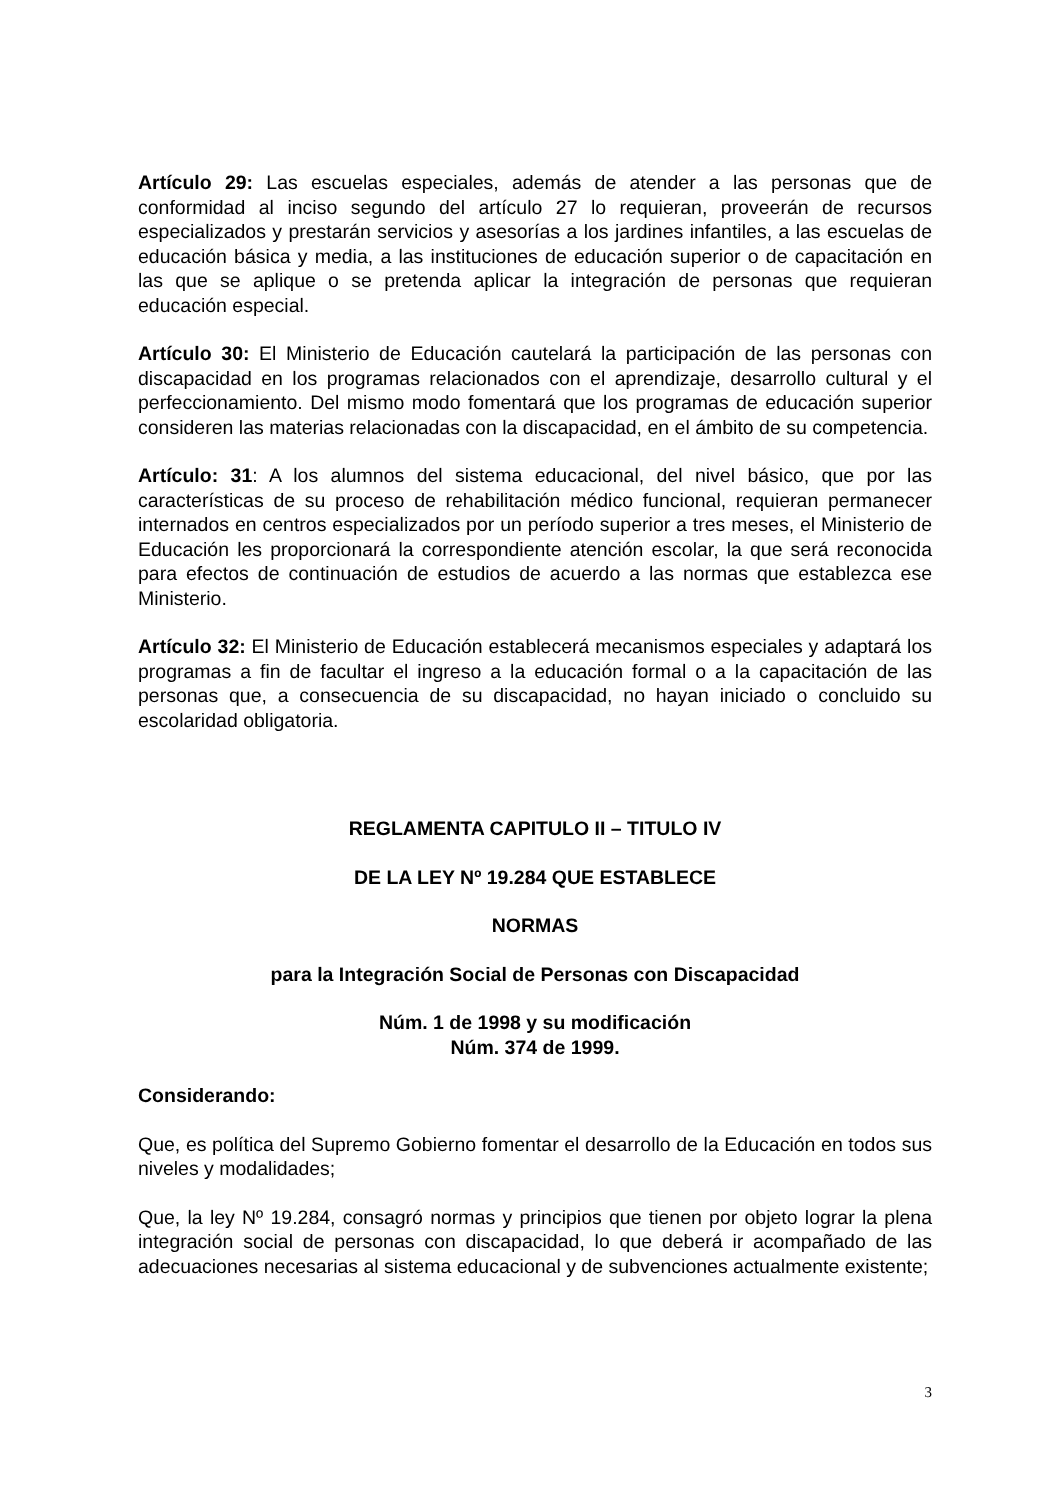Artículo 29: Las escuelas especiales, además de atender a las personas que de conformidad al inciso segundo del artículo 27 lo requieran, proveerán de recursos especializados y prestarán servicios y asesorías a los jardines infantiles, a las escuelas de educación básica y media, a las instituciones de educación superior o de capacitación en las que se aplique o se pretenda aplicar la integración de personas que requieran educación especial.
Artículo 30: El Ministerio de Educación cautelará la participación de las personas con discapacidad en los programas relacionados con el aprendizaje, desarrollo cultural y el perfeccionamiento. Del mismo modo fomentará que los programas de educación superior consideren las materias relacionadas con la discapacidad, en el ámbito de su competencia.
Artículo: 31: A los alumnos del sistema educacional, del nivel básico, que por las características de su proceso de rehabilitación médico funcional, requieran permanecer internados en centros especializados por un período superior a tres meses, el Ministerio de Educación les proporcionará la correspondiente atención escolar, la que será reconocida para efectos de continuación de estudios de acuerdo a las normas que establezca ese Ministerio.
Artículo 32: El Ministerio de Educación establecerá mecanismos especiales y adaptará los programas a fin de facultar el ingreso a la educación formal o a la capacitación de las personas que, a consecuencia de su discapacidad, no hayan iniciado o concluido su escolaridad obligatoria.
REGLAMENTA CAPITULO II – TITULO IV
DE LA LEY Nº 19.284 QUE ESTABLECE
NORMAS
para la Integración Social de Personas con Discapacidad
Núm. 1 de 1998 y su modificación
Núm. 374 de 1999.
Considerando:
Que, es política del Supremo Gobierno fomentar el desarrollo de la Educación en todos sus niveles y modalidades;
Que, la ley Nº 19.284, consagró normas y principios que tienen por objeto lograr la plena integración social de personas con discapacidad, lo que deberá ir acompañado de las adecuaciones necesarias al sistema educacional y de subvenciones actualmente existente;
3